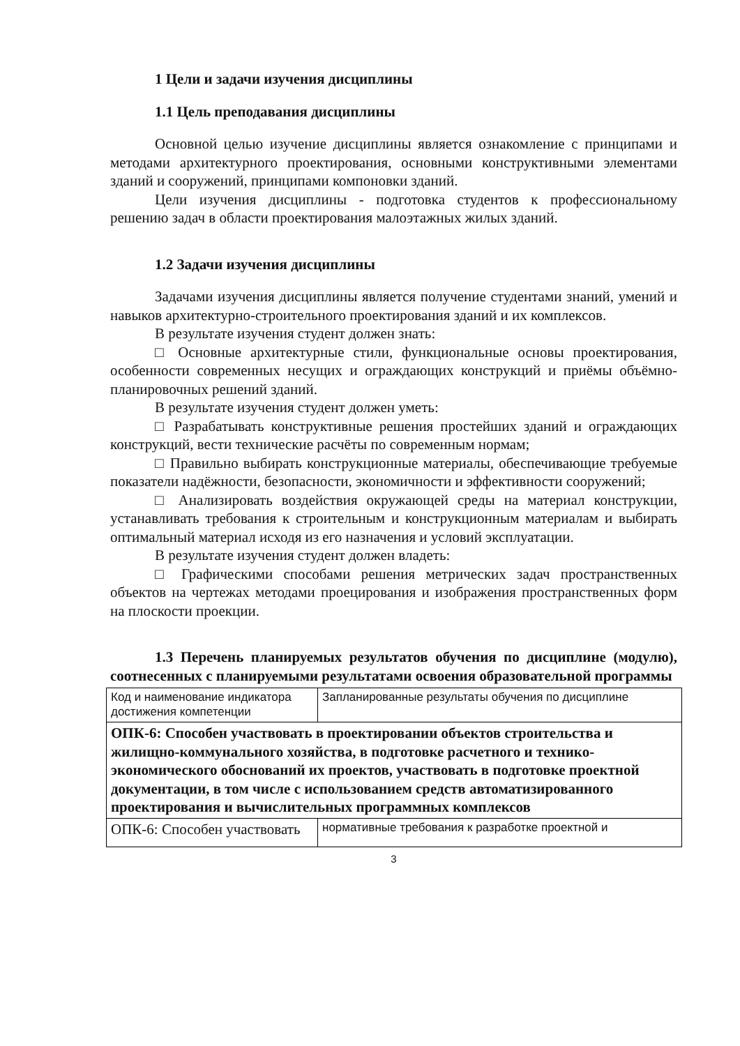1 Цели и задачи изучения дисциплины
1.1 Цель преподавания дисциплины
Основной целью изучение дисциплины является ознакомление с принципами и методами архитектурного проектирования, основными конструктивными элементами зданий и сооружений, принципами компоновки зданий.
Цели изучения дисциплины - подготовка студентов к профессиональному решению задач в области проектирования малоэтажных жилых зданий.
1.2 Задачи изучения дисциплины
Задачами изучения дисциплины является получение студентами знаний, умений и навыков архитектурно-строительного проектирования зданий и их комплексов.
В результате изучения студент должен знать:
□ Основные архитектурные стили, функциональные основы проектирования, особенности современных несущих и ограждающих конструкций и приёмы объёмно-планировочных решений зданий.
В результате изучения студент должен уметь:
□ Разрабатывать конструктивные решения простейших зданий и ограждающих конструкций, вести технические расчёты по современным нормам;
□ Правильно выбирать конструкционные материалы, обеспечивающие требуемые показатели надёжности, безопасности, экономичности и эффективности сооружений;
□ Анализировать воздействия окружающей среды на материал конструкции, устанавливать требования к строительным и конструкционным материалам и выбирать оптимальный материал исходя из его назначения и условий эксплуатации.
В результате изучения студент должен владеть:
□ Графическими способами решения метрических задач пространственных объектов на чертежах методами проецирования и изображения пространственных форм на плоскости проекции.
1.3 Перечень планируемых результатов обучения по дисциплине (модулю), соотнесенных с планируемыми результатами освоения образовательной программы
| Код и наименование индикатора достижения компетенции | Запланированные результаты обучения по дисциплине |
| ОПК-6: Способен участвовать в проектировании объектов строительства и жилищно-коммунального хозяйства, в подготовке расчетного и технико-экономического обоснований их проектов, участвовать в подготовке проектной документации, в том числе с использованием средств автоматизированного проектирования и вычислительных программных комплексов | |
| ОПК-6: Способен участвовать | нормативные требования к разработке проектной и |
3